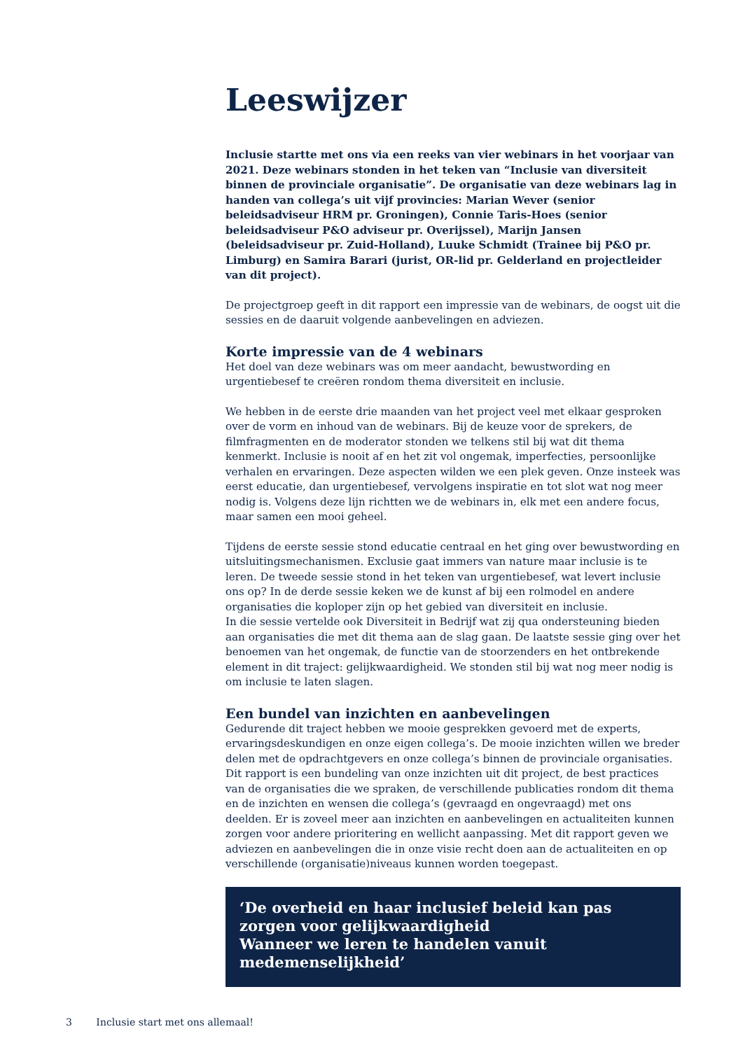Leeswijzer
Inclusie startte met ons via een reeks van vier webinars in het voorjaar van 2021. Deze webinars stonden in het teken van “Inclusie van diversiteit binnen de provinciale organisatie”. De organisatie van deze webinars lag in handen van collega’s uit vijf provincies: Marian Wever (senior beleidsadviseur HRM pr. Groningen), Connie Taris-Hoes (senior beleidsadviseur P&O adviseur pr. Overijssel), Marijn Jansen (beleidsadviseur pr. Zuid-Holland), Luuke Schmidt (Trainee bij P&O pr. Limburg) en Samira Barari (jurist, OR-lid pr. Gelderland en projectleider van dit project).
De projectgroep geeft in dit rapport een impressie van de webinars, de oogst uit die sessies en de daaruit volgende aanbevelingen en adviezen.
Korte impressie van de 4 webinars
Het doel van deze webinars was om meer aandacht, bewustwording en urgentiebesef te creëren rondom thema diversiteit en inclusie.
We hebben in de eerste drie maanden van het project veel met elkaar gesproken over de vorm en inhoud van de webinars. Bij de keuze voor de sprekers, de filmfragmenten en de moderator stonden we telkens stil bij wat dit thema kenmerkt. Inclusie is nooit af en het zit vol ongemak, imperfecties, persoonlijke verhalen en ervaringen. Deze aspecten wilden we een plek geven. Onze insteek was eerst educatie, dan urgentiebesef, vervolgens inspiratie en tot slot wat nog meer nodig is. Volgens deze lijn richtten we de webinars in, elk met een andere focus, maar samen een mooi geheel.
Tijdens de eerste sessie stond educatie centraal en het ging over bewustwording en uitsluitingsmechanismen. Exclusie gaat immers van nature maar inclusie is te leren. De tweede sessie stond in het teken van urgentiebesef, wat levert inclusie ons op? In de derde sessie keken we de kunst af bij een rolmodel en andere organisaties die koploper zijn op het gebied van diversiteit en inclusie.
In die sessie vertelde ook Diversiteit in Bedrijf wat zij qua ondersteuning bieden aan organisaties die met dit thema aan de slag gaan. De laatste sessie ging over het benoemen van het ongemak, de functie van de stoorzenders en het ontbrekende element in dit traject: gelijkwaardigheid. We stonden stil bij wat nog meer nodig is om inclusie te laten slagen.
Een bundel van inzichten en aanbevelingen
Gedurende dit traject hebben we mooie gesprekken gevoerd met de experts, ervaringsdeskundigen en onze eigen collega’s. De mooie inzichten willen we breder delen met de opdrachtgevers en onze collega’s binnen de provinciale organisaties. Dit rapport is een bundeling van onze inzichten uit dit project, de best practices van de organisaties die we spraken, de verschillende publicaties rondom dit thema en de inzichten en wensen die collega’s (gevraagd en ongevraagd) met ons deelden. Er is zoveel meer aan inzichten en aanbevelingen en actualiteiten kunnen zorgen voor andere prioritering en wellicht aanpassing. Met dit rapport geven we adviezen en aanbevelingen die in onze visie recht doen aan de actualiteiten en op verschillende (organisatie)niveaus kunnen worden toegepast.
‘De overheid en haar inclusief beleid kan pas zorgen voor gelijkwaardigheid
Wanneer we leren te handelen vanuit medemenselijkheid’
3 Inclusie start met ons allemaal!